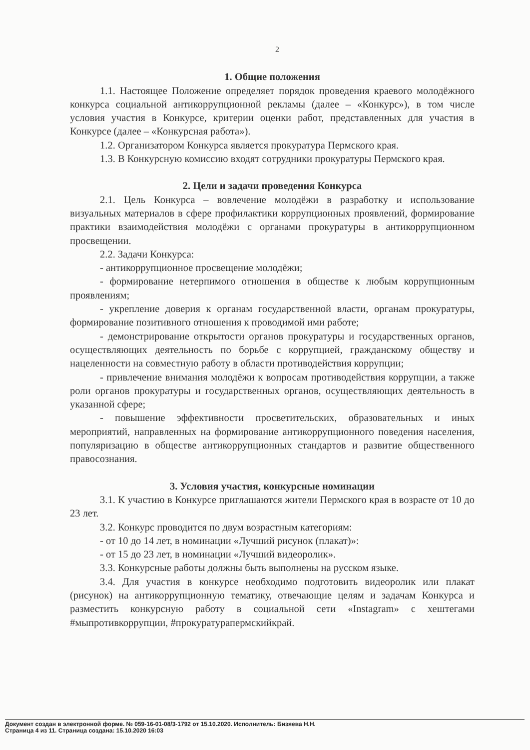2
1. Общие положения
1.1. Настоящее Положение определяет порядок проведения краевого молодёжного конкурса социальной антикоррупционной рекламы (далее – «Конкурс»), в том числе условия участия в Конкурсе, критерии оценки работ, представленных для участия в Конкурсе (далее – «Конкурсная работа»).
1.2. Организатором Конкурса является прокуратура Пермского края.
1.3. В Конкурсную комиссию входят сотрудники прокуратуры Пермского края.
2. Цели и задачи проведения Конкурса
2.1. Цель Конкурса – вовлечение молодёжи в разработку и использование визуальных материалов в сфере профилактики коррупционных проявлений, формирование практики взаимодействия молодёжи с органами прокуратуры в антикоррупционном просвещении.
2.2. Задачи Конкурса:
- антикоррупционное просвещение молодёжи;
- формирование нетерпимого отношения в обществе к любым коррупционным проявлениям;
- укрепление доверия к органам государственной власти, органам прокуратуры, формирование позитивного отношения к проводимой ими работе;
- демонстрирование открытости органов прокуратуры и государственных органов, осуществляющих деятельность по борьбе с коррупцией, гражданскому обществу и нацеленности на совместную работу в области противодействия коррупции;
- привлечение внимания молодёжи к вопросам противодействия коррупции, а также роли органов прокуратуры и государственных органов, осуществляющих деятельность в указанной сфере;
- повышение эффективности просветительских, образовательных и иных мероприятий, направленных на формирование антикоррупционного поведения населения, популяризацию в обществе антикоррупционных стандартов и развитие общественного правосознания.
3. Условия участия, конкурсные номинации
3.1. К участию в Конкурсе приглашаются жители Пермского края в возрасте от 10 до 23 лет.
3.2. Конкурс проводится по двум возрастным категориям:
- от 10 до 14 лет, в номинации «Лучший рисунок (плакат)»:
- от 15 до 23 лет, в номинации «Лучший видеоролик».
3.3. Конкурсные работы должны быть выполнены на русском языке.
3.4. Для участия в конкурсе необходимо подготовить видеоролик или плакат (рисунок) на антикоррупционную тематику, отвечающие целям и задачам Конкурса и разместить конкурсную работу в социальной сети «Instagram» с хештегами #мыпротивкоррупции, #прокуратурапермскийкрай.
Документ создан в электронной форме. № 059-16-01-08/3-1792 от 15.10.2020. Исполнитель: Бизяева Н.Н.
Страница 4 из 11. Страница создана: 15.10.2020 16:03